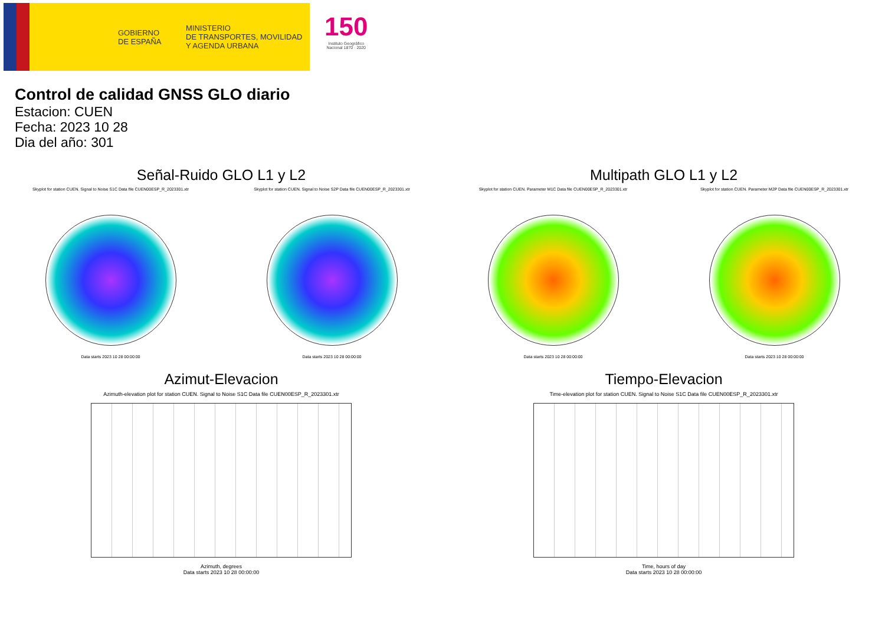GOBIERNO
DE ESPAÑA
MINISTERIO
DE TRANSPORTES, MOVILIDAD
Y AGENDA URBANA
150
Instituto Geográfico
Nacional 1870 · 2020
Control de calidad GNSS GLO diario
Estacion: CUEN
Fecha: 2023 10 28
Dia del año: 301
Señal-Ruido GLO L1 y L2
Skyplot for station CUEN. Signal to Noise S1C Data file CUEN00ESP_R_2023301.xtr
Data starts 2023 10 28 00:00:00
Skyplot for station CUEN. Signal to Noise S2P Data file CUEN00ESP_R_2023301.xtr
Data starts 2023 10 28 00:00:00
Multipath GLO L1 y L2
Skyplot for station CUEN. Parameter M1C Data file CUEN00ESP_R_2023301.xtr
Data starts 2023 10 28 00:00:00
Skyplot for station CUEN. Parameter M2P Data file CUEN00ESP_R_2023301.xtr
Data starts 2023 10 28 00:00:00
Azimut-Elevacion
Azimuth-elevation plot for station CUEN. Signal to Noise S1C Data file CUEN00ESP_R_2023301.xtr
Azimuth, degrees
Data starts 2023 10 28 00:00:00
Tiempo-Elevacion
Time-elevation plot for station CUEN. Signal to Noise S1C Data file CUEN00ESP_R_2023301.xtr
Time, hours of day
Data starts 2023 10 28 00:00:00